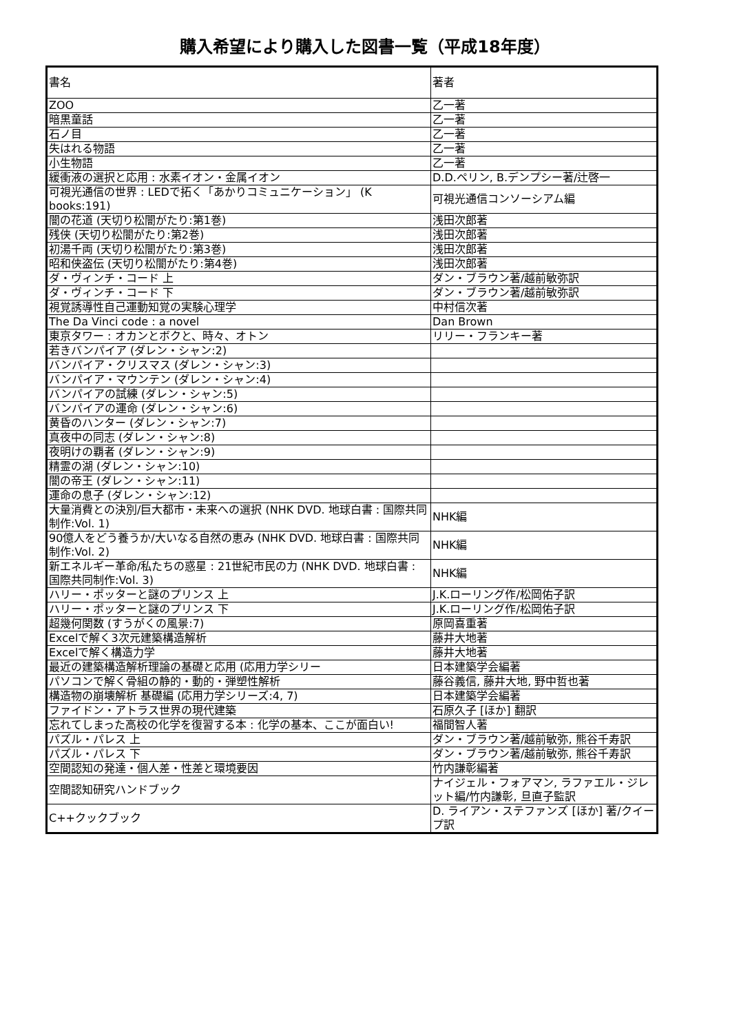購入希望により購入した図書一覧（平成18年度）
| 書名 | 著者 |
| --- | --- |
| ZOO | 乙一著 |
| 暗黒童話 | 乙一著 |
| 石ノ目 | 乙一著 |
| 失はれる物語 | 乙一著 |
| 小生物語 | 乙一著 |
| 緩衝液の選択と応用 : 水素イオン・金属イオン | D.D.ペリン, B.デンプシー著/辻啓一 |
| 可視光通信の世界 : LEDで拓く「あかりコミュニケーション」 (K books:191) | 可視光通信コンソーシアム編 |
| 闇の花道 (天切り松闇がたり:第1巻) | 浅田次郎著 |
| 残侠 (天切り松闇がたり:第2巻) | 浅田次郎著 |
| 初湯千両 (天切り松闇がたり:第3巻) | 浅田次郎著 |
| 昭和侠盗伝 (天切り松闇がたり:第4巻) | 浅田次郎著 |
| ダ・ヴィンチ・コード 上 | ダン・ブラウン著/越前敏弥訳 |
| ダ・ヴィンチ・コード 下 | ダン・ブラウン著/越前敏弥訳 |
| 視覚誘導性自己運動知覚の実験心理学 | 中村信次著 |
| The Da Vinci code : a novel | Dan Brown |
| 東京タワー : オカンとボクと、時々、オトン | リリー・フランキー著 |
| 若きバンパイア (ダレン・シャン:2) | |
| バンパイア・クリスマス (ダレン・シャン:3) | |
| バンパイア・マウンテン (ダレン・シャン:4) | |
| バンパイアの試練 (ダレン・シャン:5) | |
| バンパイアの運命 (ダレン・シャン:6) | |
| 黄昏のハンター (ダレン・シャン:7) | |
| 真夜中の同志 (ダレン・シャン:8) | |
| 夜明けの覇者 (ダレン・シャン:9) | |
| 精霊の湖 (ダレン・シャン:10) | |
| 闇の帝王 (ダレン・シャン:11) | |
| 運命の息子 (ダレン・シャン:12) | |
| 大量消費との決別/巨大都市・未来への選択 (NHK DVD. 地球白書 : 国際共同制作:Vol. 1) | NHK編 |
| 90億人をどう養うか/大いなる自然の恵み (NHK DVD. 地球白書 : 国際共同制作:Vol. 2) | NHK編 |
| 新エネルギー革命/私たちの惑星 : 21世紀市民の力 (NHK DVD. 地球白書 : 国際共同制作:Vol. 3) | NHK編 |
| ハリー・ポッターと謎のプリンス 上 | J.K.ローリング作/松岡佑子訳 |
| ハリー・ポッターと謎のプリンス 下 | J.K.ローリング作/松岡佑子訳 |
| 超幾何関数 (すうがくの風景:7) | 原岡喜重著 |
| Excelで解く3次元建築構造解析 | 藤井大地著 |
| Excelで解く構造力学 | 藤井大地著 |
| 最近の建築構造解析理論の基礎と応用 (応用力学シリー | 日本建築学会編著 |
| パソコンで解く骨組の静的・動的・弾塑性解析 | 藤谷義信, 藤井大地, 野中哲也著 |
| 構造物の崩壊解析 基礎編 (応用力学シリーズ:4, 7) | 日本建築学会編著 |
| ファイドン・アトラス世界の現代建築 | 石原久子 [ほか] 翻訳 |
| 忘れてしまった高校の化学を復習する本 : 化学の基本、ここが面白い! | 福間智人著 |
| パズル・パレス 上 | ダン・ブラウン著/越前敏弥, 熊谷千寿訳 |
| パズル・パレス 下 | ダン・ブラウン著/越前敏弥, 熊谷千寿訳 |
| 空間認知の発達・個人差・性差と環境要因 | 竹内謙彰編著 |
| 空間認知研究ハンドブック | ナイジェル・フォアマン, ラファエル・ジレット編/竹内謙彰, 旦直子監訳 |
| C++クックブック | D. ライアン・ステファンズ [ほか] 著/クイープ訳 |